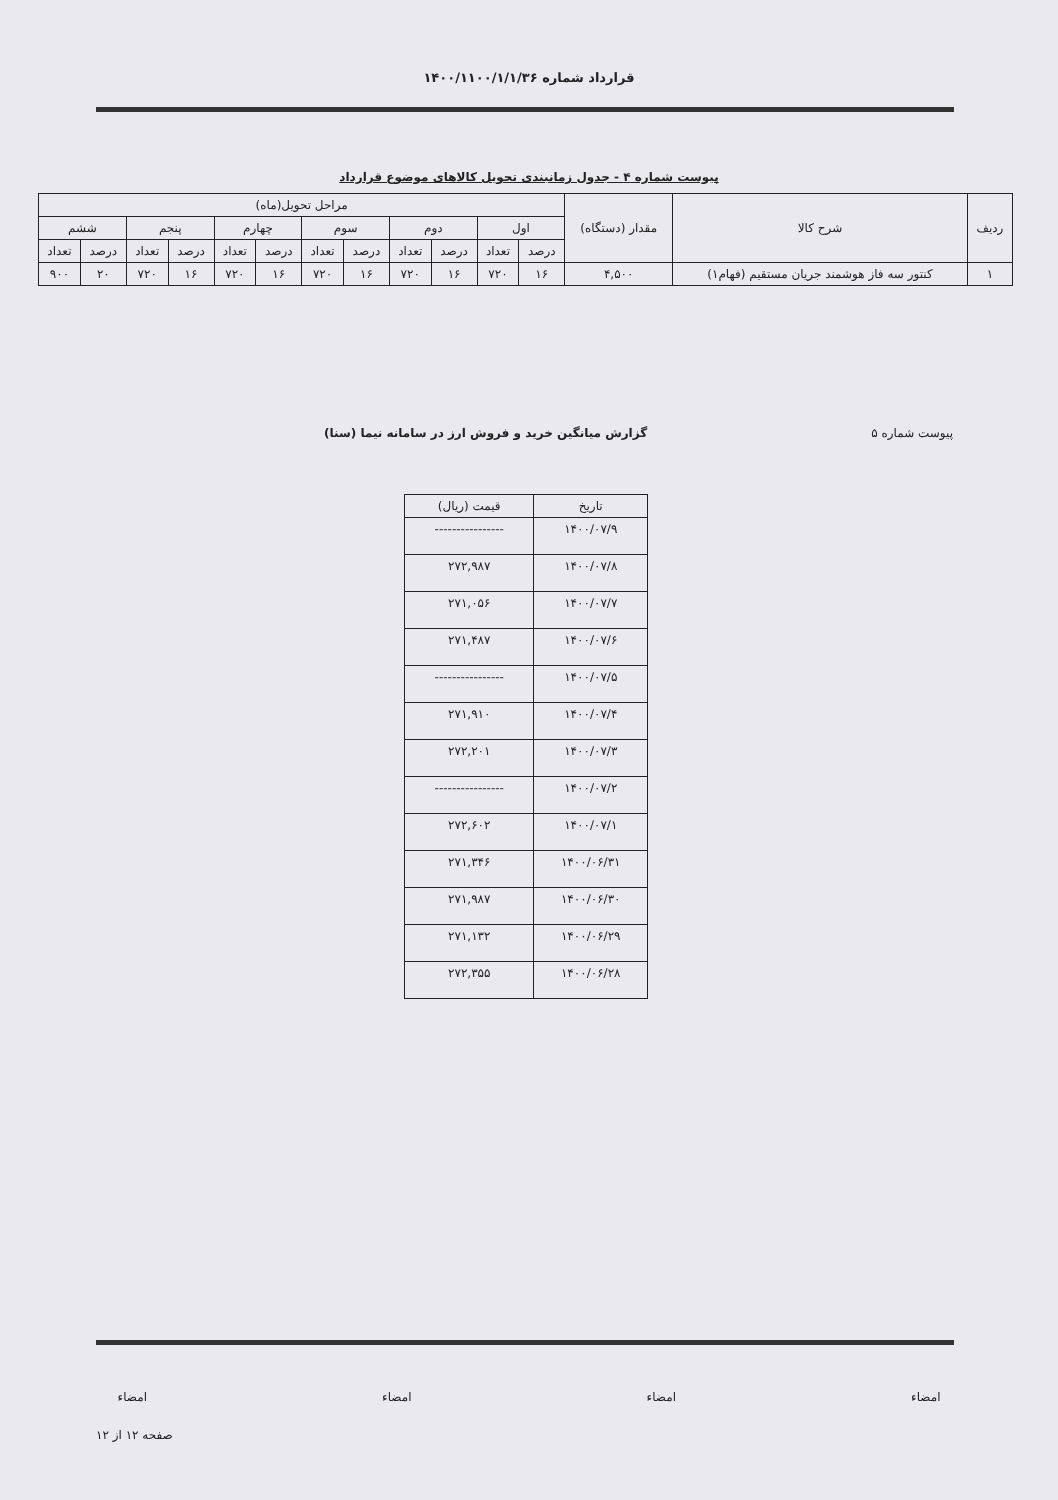قرارداد شماره ۱۴۰۰/۱۱۰۰/۱/۱/۳۶
پیوست شماره ۴ - جدول زمانبندی تحویل کالاهای موضوع قرارداد
| ردیف | شرح کالا | مقدار (دستگاه) | مراحل تحویل(ماه) | | | | | | | | | | | |
| --- | --- | --- | --- | --- | --- | --- | --- | --- | --- | --- | --- | --- | --- | --- |
| | | | اول | | دوم | | سوم | | چهارم | | پنجم | | ششم | |
| | | | درصد | تعداد | درصد | تعداد | درصد | تعداد | درصد | تعداد | درصد | تعداد | درصد | تعداد |
| ۱ | کنتور سه فاز هوشمند جریان مستقیم (فهام۱) | ۴,۵۰۰ | ۱۶ | ۷۲۰ | ۱۶ | ۷۲۰ | ۱۶ | ۷۲۰ | ۱۶ | ۷۲۰ | ۱۶ | ۷۲۰ | ۲۰ | ۹۰۰ |
پیوست شماره ۵ گزارش میانگین خرید و فروش ارز در سامانه نیما (سنا)
| تاریخ | قیمت (ریال) |
| --- | --- |
| ۱۴۰۰/۰۷/۹ | ---------------- |
| ۱۴۰۰/۰۷/۸ | ۲۷۲,۹۸۷ |
| ۱۴۰۰/۰۷/۷ | ۲۷۱,۰۵۶ |
| ۱۴۰۰/۰۷/۶ | ۲۷۱,۴۸۷ |
| ۱۴۰۰/۰۷/۵ | ---------------- |
| ۱۴۰۰/۰۷/۴ | ۲۷۱,۹۱۰ |
| ۱۴۰۰/۰۷/۳ | ۲۷۲,۲۰۱ |
| ۱۴۰۰/۰۷/۲ | ---------------- |
| ۱۴۰۰/۰۷/۱ | ۲۷۲,۶۰۲ |
| ۱۴۰۰/۰۶/۳۱ | ۲۷۱,۳۴۶ |
| ۱۴۰۰/۰۶/۳۰ | ۲۷۱,۹۸۷ |
| ۱۴۰۰/۰۶/۲۹ | ۲۷۱,۱۳۲ |
| ۱۴۰۰/۰۶/۲۸ | ۲۷۲,۳۵۵ |
امضاء امضاء امضاء امضاء
صفحه ۱۲ از ۱۲